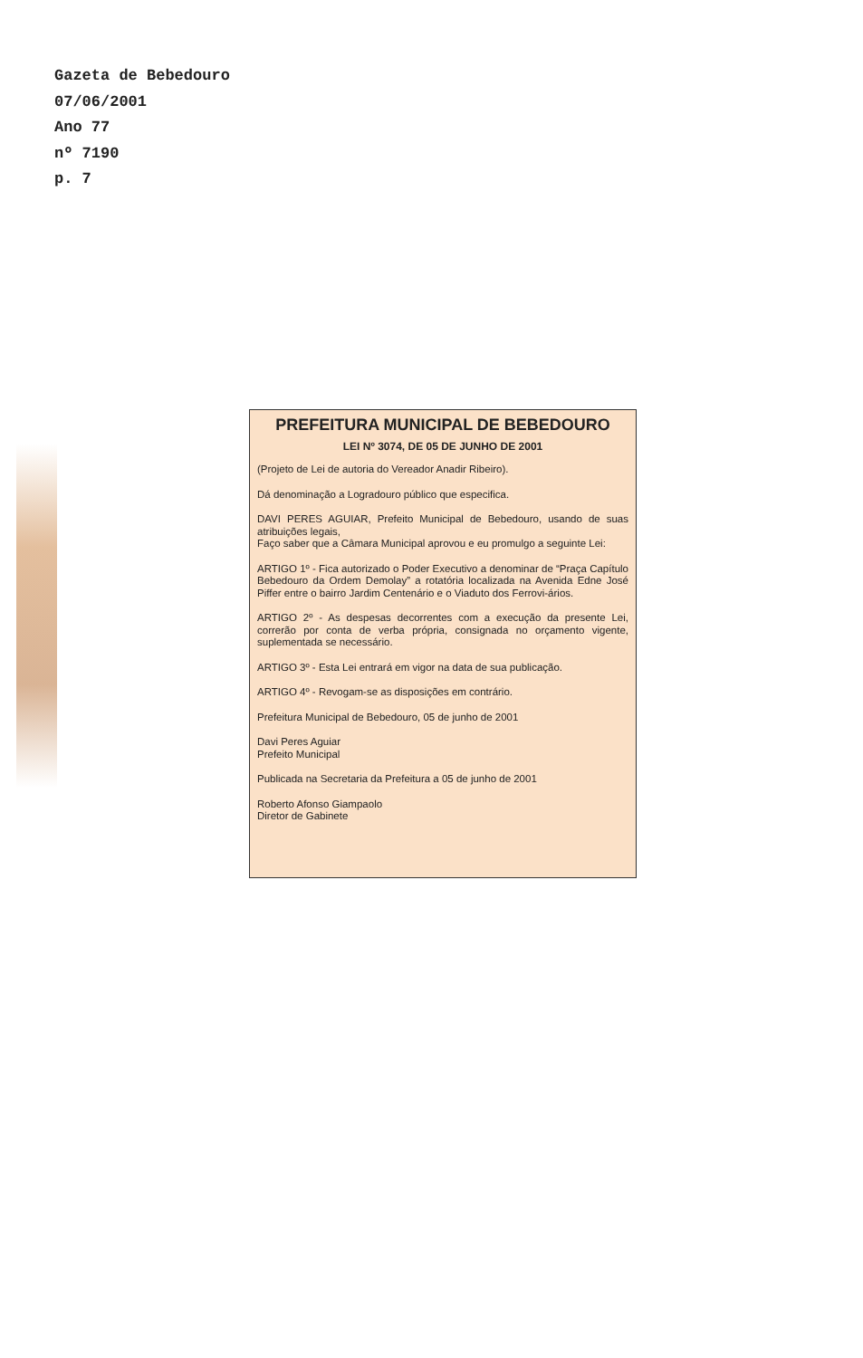Gazeta de Bebedouro
07/06/2001
Ano 77
nº 7190
p. 7
PREFEITURA MUNICIPAL DE BEBEDOURO
LEI Nº 3074, DE 05 DE JUNHO DE 2001
(Projeto de Lei de autoria do Vereador Anadir Ribeiro).
Dá denominação a Logradouro público que especifica.
DAVI PERES AGUIAR, Prefeito Municipal de Bebedouro, usando de suas atribuições legais,
Faço saber que a Câmara Municipal aprovou e eu promulgo a seguinte Lei:
ARTIGO 1º - Fica autorizado o Poder Executivo a denominar de “Praça Capítulo Bebedouro da Ordem Demolay” a rotatória localizada na Avenida Edne José Piffer entre o bairro Jardim Centenário e o Viaduto dos Ferrovi-ários.
ARTIGO 2º - As despesas decorrentes com a execução da presente Lei, correrão por conta de verba própria, consignada no orçamento vigente, suplementada se necessário.
ARTIGO 3º - Esta Lei entrará em vigor na data de sua publicação.
ARTIGO 4º - Revogam-se as disposições em contrário.
Prefeitura Municipal de Bebedouro, 05 de junho de 2001
Davi Peres Aguiar
Prefeito Municipal
Publicada na Secretaria da Prefeitura a 05 de junho de 2001
Roberto Afonso Giampaolo
Diretor de Gabinete